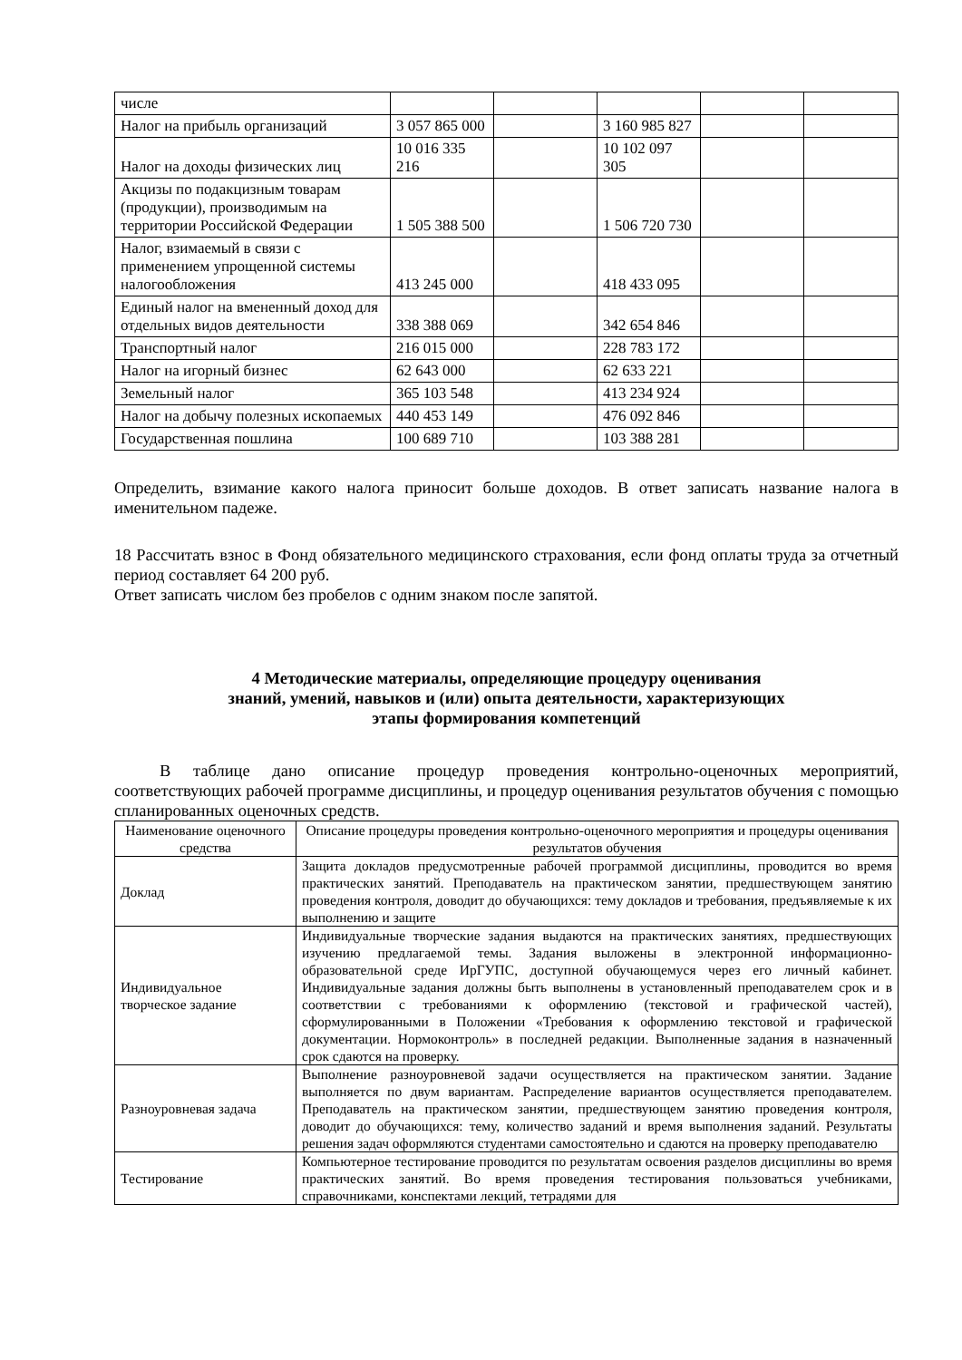| числе | | | | | |
| Налог на прибыль организаций | 3 057 865 000 | | 3 160 985 827 | | |
| Налог на доходы физических лиц | 10 016 335 216 | | 10 102 097 305 | | |
| Акцизы по подакцизным товарам (продукции), производимым на территории Российской Федерации | 1 505 388 500 | | 1 506 720 730 | | |
| Налог, взимаемый в связи с применением упрощенной системы налогообложения | 413 245 000 | | 418 433 095 | | |
| Единый налог на вмененный доход для отдельных видов деятельности | 338 388 069 | | 342 654 846 | | |
| Транспортный налог | 216 015 000 | | 228 783 172 | | |
| Налог на игорный бизнес | 62 643 000 | | 62 633 221 | | |
| Земельный налог | 365 103 548 | | 413 234 924 | | |
| Налог на добычу полезных ископаемых | 440 453 149 | | 476 092 846 | | |
| Государственная пошлина | 100 689 710 | | 103 388 281 | | |
Определить, взимание какого налога приносит больше доходов. В ответ записать название налога в именительном падеже.
18 Рассчитать взнос в Фонд обязательного медицинского страхования, если фонд оплаты труда за отчетный период составляет 64 200 руб.
Ответ записать числом без пробелов с одним знаком после запятой.
4 Методические материалы, определяющие процедуру оценивания
знаний, умений, навыков и (или) опыта деятельности, характеризующих
этапы формирования компетенций
В таблице дано описание процедур проведения контрольно-оценочных мероприятий, соответствующих рабочей программе дисциплины, и процедур оценивания результатов обучения с помощью спланированных оценочных средств.
| Наименование оценочного средства | Описание процедуры проведения контрольно-оценочного мероприятия и процедуры оценивания результатов обучения |
| --- | --- |
| Доклад | Защита докладов предусмотренные рабочей программой дисциплины, проводится во время практических занятий. Преподаватель на практическом занятии, предшествующем занятию проведения контроля, доводит до обучающихся: тему докладов и требования, предъявляемые к их выполнению и защите |
| Индивидуальное творческое задание | Индивидуальные творческие задания выдаются на практических занятиях, предшествующих изучению предлагаемой темы. Задания выложены в электронной информационно-образовательной среде ИрГУПС, доступной обучающемуся через его личный кабинет. Индивидуальные задания должны быть выполнены в установленный преподавателем срок и в соответствии с требованиями к оформлению (текстовой и графической частей), сформулированными в Положении «Требования к оформлению текстовой и графической документации. Нормоконтроль» в последней редакции. Выполненные задания в назначенный срок сдаются на проверку. |
| Разноуровневая задача | Выполнение разноуровневой задачи осуществляется на практическом занятии. Задание выполняется по двум вариантам. Распределение вариантов осуществляется преподавателем. Преподаватель на практическом занятии, предшествующем занятию проведения контроля, доводит до обучающихся: тему, количество заданий и время выполнения заданий. Результаты решения задач оформляются студентами самостоятельно и сдаются на проверку преподавателю |
| Тестирование | Компьютерное тестирование проводится по результатам освоения разделов дисциплины во время практических занятий. Во время проведения тестирования пользоваться учебниками, справочниками, конспектами лекций, тетрадями для |